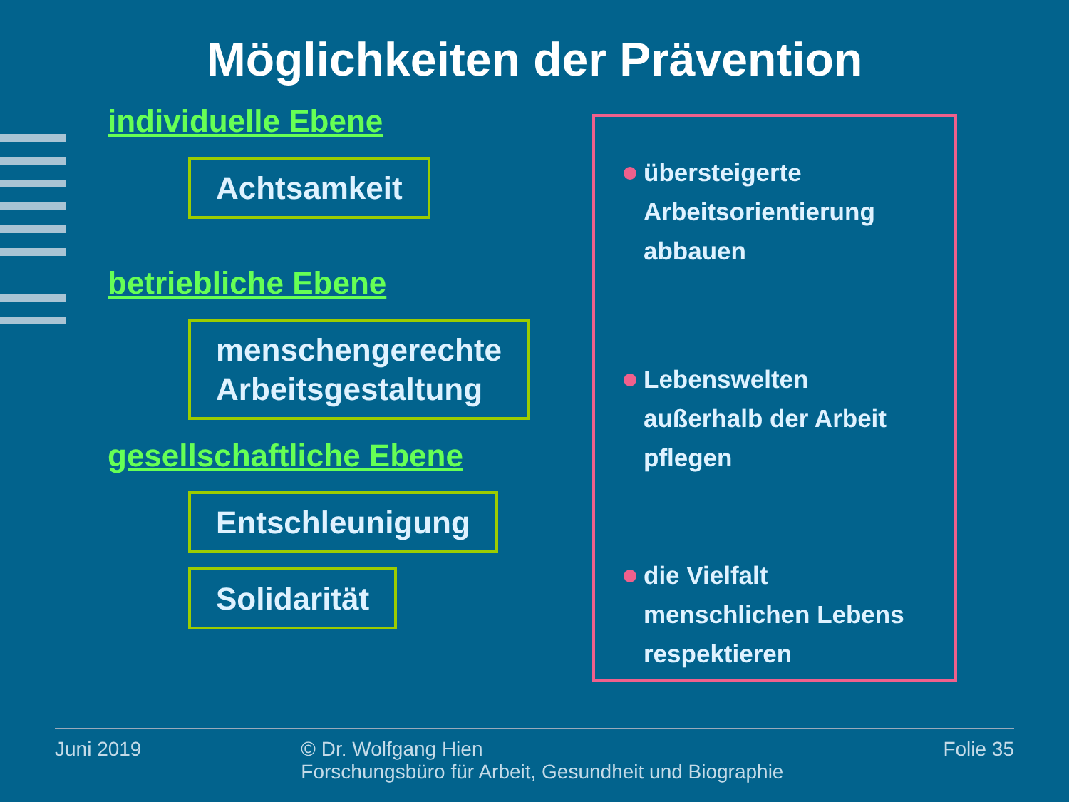Möglichkeiten der Prävention
individuelle Ebene
Achtsamkeit
betriebliche Ebene
menschengerechte
Arbeitsgestaltung
gesellschaftliche Ebene
Entschleunigung
Solidarität
übersteigerte
Arbeitsorientierung
abbauen
Lebenswelten
außerhalb der Arbeit
pflegen
die Vielfalt
menschlichen Lebens
respektieren
Juni 2019 © Dr. Wolfgang Hien
Forschungsbüro für Arbeit, Gesundheit und Biographie Folie 35